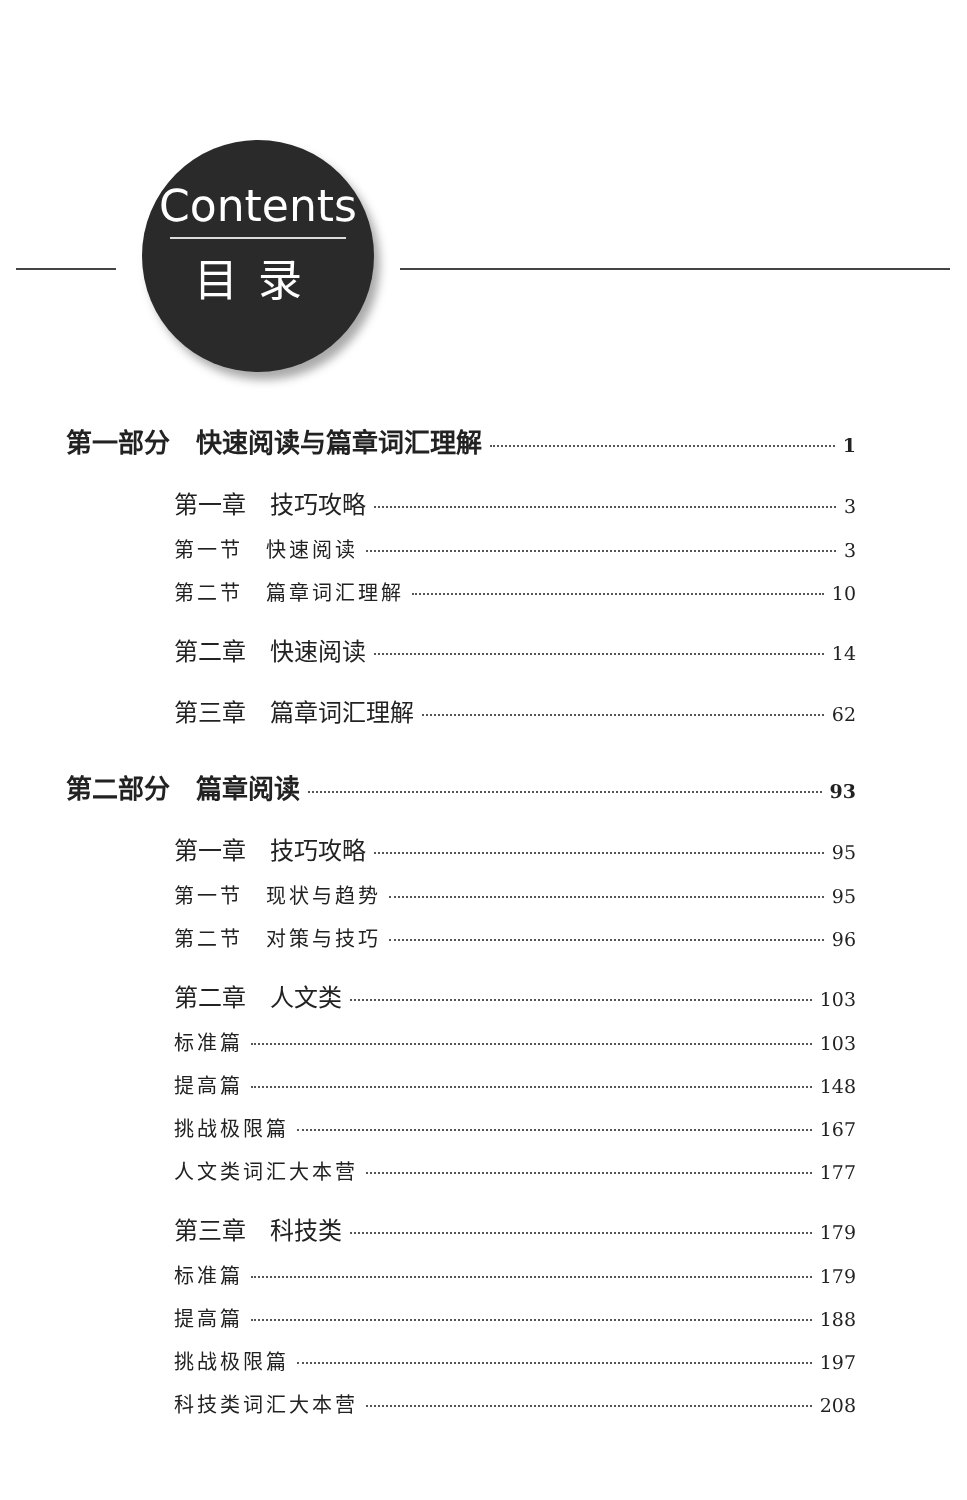Contents
目录
第一部分　快速阅读与篇章词汇理解 1
第一章　技巧攻略 3
第一节　快速阅读 3
第二节　篇章词汇理解 10
第二章　快速阅读 14
第三章　篇章词汇理解 62
第二部分　篇章阅读 93
第一章　技巧攻略 95
第一节　现状与趋势 95
第二节　对策与技巧 96
第二章　人文类 103
标准篇 103
提高篇 148
挑战极限篇 167
人文类词汇大本营 177
第三章　科技类 179
标准篇 179
提高篇 188
挑战极限篇 197
科技类词汇大本营 208